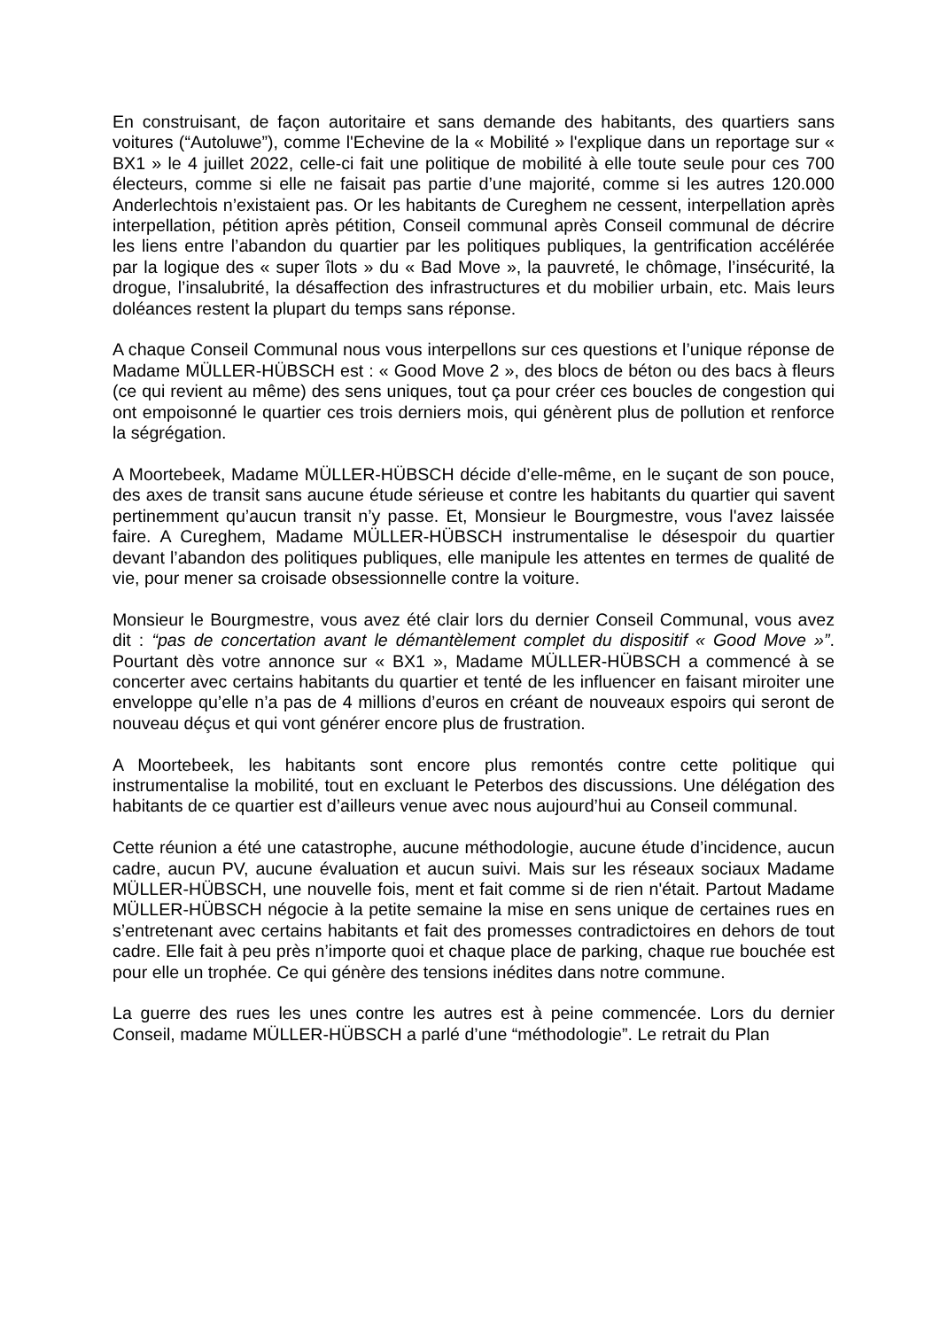En construisant, de façon autoritaire et sans demande des habitants, des quartiers sans voitures (“Autoluwe”), comme l'Echevine de la « Mobilité » l'explique dans un reportage sur « BX1 » le 4 juillet 2022, celle-ci fait une politique de mobilité à elle toute seule pour ces 700 électeurs, comme si elle ne faisait pas partie d’une majorité, comme si les autres 120.000 Anderlechtois n’existaient pas. Or les habitants de Cureghem ne cessent, interpellation après interpellation, pétition après pétition, Conseil communal après Conseil communal de décrire les liens entre l’abandon du quartier par les politiques publiques, la gentrification accélérée par la logique des « super îlots » du « Bad Move », la pauvreté, le chômage, l’insécurité, la drogue, l’insalubrité, la désaffection des infrastructures et du mobilier urbain, etc. Mais leurs doléances restent la plupart du temps sans réponse.
A chaque Conseil Communal nous vous interpellons sur ces questions et l’unique réponse de Madame MÜLLER-HÜBSCH est : « Good Move 2 », des blocs de béton ou des bacs à fleurs (ce qui revient au même) des sens uniques, tout ça pour créer ces boucles de congestion qui ont empoisonné le quartier ces trois derniers mois, qui génèrent plus de pollution et renforce la ségrégation.
A Moortebeek, Madame MÜLLER-HÜBSCH décide d’elle-même, en le suçant de son pouce, des axes de transit sans aucune étude sérieuse et contre les habitants du quartier qui savent pertinemment qu’aucun transit n’y passe. Et, Monsieur le Bourgmestre, vous l'avez laissée faire. A Cureghem, Madame MÜLLER-HÜBSCH instrumentalise le désespoir du quartier devant l’abandon des politiques publiques, elle manipule les attentes en termes de qualité de vie, pour mener sa croisade obsessionnelle contre la voiture.
Monsieur le Bourgmestre, vous avez été clair lors du dernier Conseil Communal, vous avez dit : “pas de concertation avant le démantèlement complet du dispositif « Good Move »”. Pourtant dès votre annonce sur « BX1 », Madame MÜLLER-HÜBSCH a commencé à se concerter avec certains habitants du quartier et tenté de les influencer en faisant miroiter une enveloppe qu’elle n’a pas de 4 millions d’euros en créant de nouveaux espoirs qui seront de nouveau déçus et qui vont générer encore plus de frustration.
A Moortebeek, les habitants sont encore plus remontés contre cette politique qui instrumentalise la mobilité, tout en excluant le Peterbos des discussions. Une délégation des habitants de ce quartier est d’ailleurs venue avec nous aujourd’hui au Conseil communal.
Cette réunion a été une catastrophe, aucune méthodologie, aucune étude d’incidence, aucun cadre, aucun PV, aucune évaluation et aucun suivi. Mais sur les réseaux sociaux Madame MÜLLER-HÜBSCH, une nouvelle fois, ment et fait comme si de rien n'était. Partout Madame MÜLLER-HÜBSCH négocie à la petite semaine la mise en sens unique de certaines rues en s’entretenant avec certains habitants et fait des promesses contradictoires en dehors de tout cadre. Elle fait à peu près n’importe quoi et chaque place de parking, chaque rue bouchée est pour elle un trophée. Ce qui génère des tensions inédites dans notre commune.
La guerre des rues les unes contre les autres est à peine commencée. Lors du dernier Conseil, madame MÜLLER-HÜBSCH a parlé d’une “méthodologie”. Le retrait du Plan